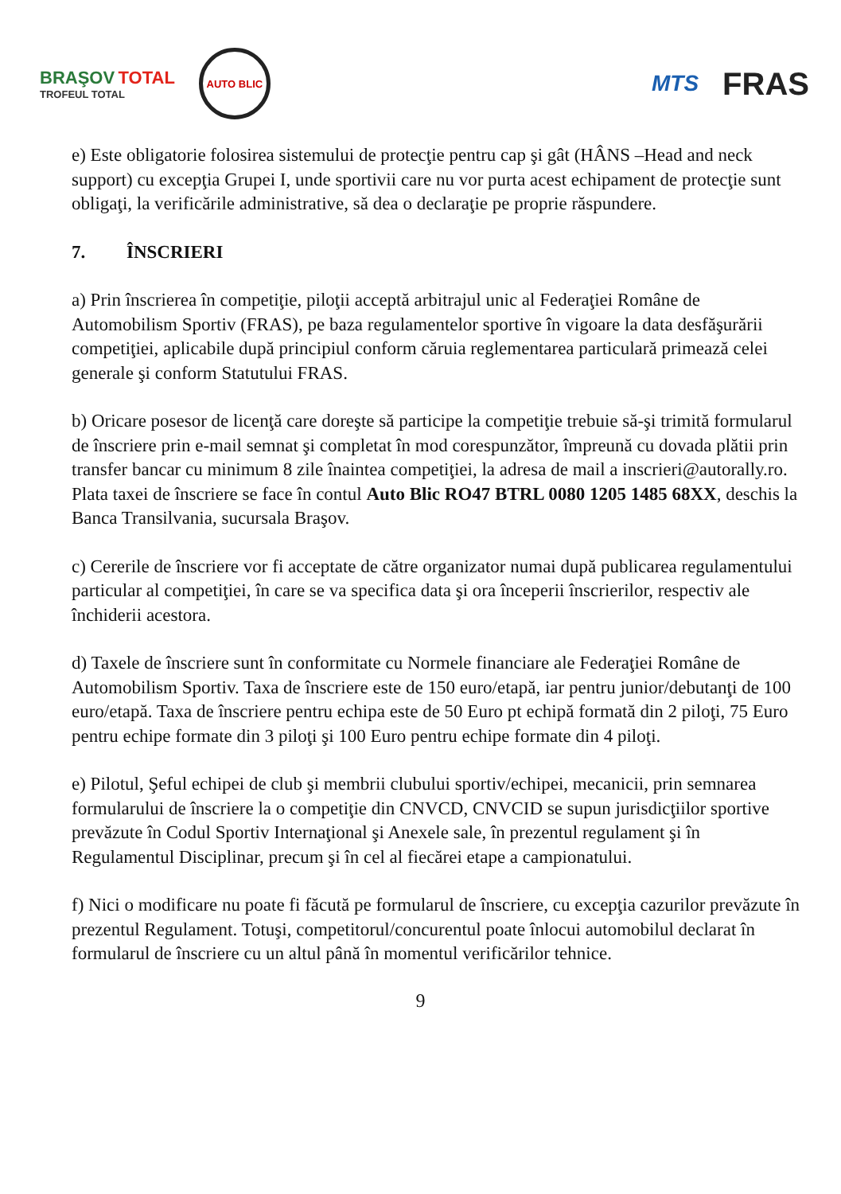BRAŞOV TOTAL
TROFEUL TOTAL
AUTO BLIC
MTS FRAS
e) Este obligatorie folosirea sistemului de protecţie pentru cap şi gât (HÂNS –Head and neck support) cu excepţia Grupei I, unde sportivii care nu vor purta acest echipament de protecţie sunt obligaţi, la verificările administrative, să dea o declaraţie pe proprie răspundere.
7. ÎNSCRIERI
a) Prin înscrierea în competiţie, piloţii acceptă arbitrajul unic al Federaţiei Române de Automobilism Sportiv (FRAS), pe baza regulamentelor sportive în vigoare la data desfăşurării competiţiei, aplicabile după principiul conform căruia reglementarea particulară primează celei generale şi conform Statutului FRAS.
b) Oricare posesor de licenţă care doreşte să participe la competiţie trebuie să-şi trimită formularul de înscriere prin e-mail semnat şi completat în mod corespunzător, împreună cu dovada plătii prin transfer bancar cu minimum 8 zile înaintea competiţiei, la adresa de mail a inscrieri@autorally.ro. Plata taxei de înscriere se face în contul Auto Blic RO47 BTRL 0080 1205 1485 68XX, deschis la Banca Transilvania, sucursala Braşov.
c) Cererile de înscriere vor fi acceptate de către organizator numai după publicarea regulamentului particular al competiţiei, în care se va specifica data şi ora începerii înscrierilor, respectiv ale închiderii acestora.
d) Taxele de înscriere sunt în conformitate cu Normele financiare ale Federaţiei Române de Automobilism Sportiv. Taxa de înscriere este de 150 euro/etapă, iar pentru junior/debutanţi de 100 euro/etapă. Taxa de înscriere pentru echipa este de 50 Euro pt echipă formată din 2 piloţi, 75 Euro pentru echipe formate din 3 piloţi şi 100 Euro pentru echipe formate din 4 piloţi.
e) Pilotul, Şeful echipei de club şi membrii clubului sportiv/echipei, mecanicii, prin semnarea formularului de înscriere la o competiţie din CNVCD, CNVCID se supun jurisdicţiilor sportive prevăzute în Codul Sportiv Internaţional şi Anexele sale, în prezentul regulament şi în Regulamentul Disciplinar, precum şi în cel al fiecărei etape a campionatului.
f) Nici o modificare nu poate fi făcută pe formularul de înscriere, cu excepţia cazurilor prevăzute în prezentul Regulament. Totuşi, competitorul/concurentul poate înlocui automobilul declarat în formularul de înscriere cu un altul până în momentul verificărilor tehnice.
9